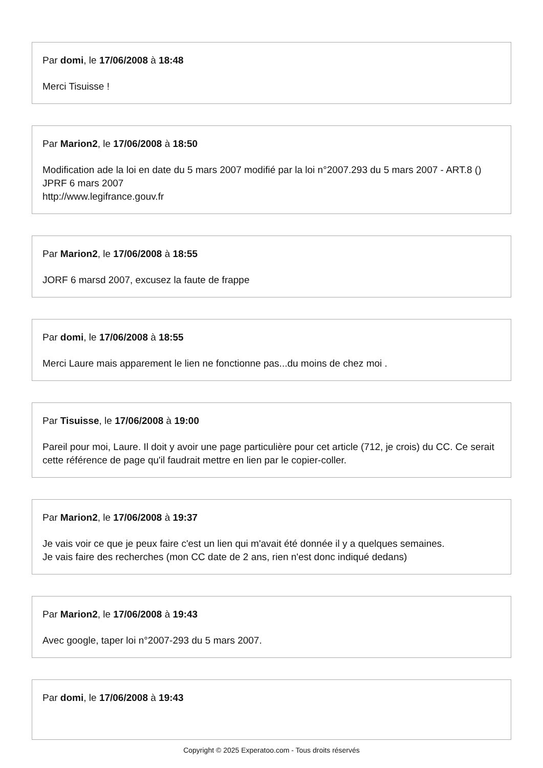Par domi, le 17/06/2008 à 18:48
Merci Tisuisse !
Par Marion2, le 17/06/2008 à 18:50
Modification ade la loi en date du 5 mars 2007 modifié par la loi n°2007.293 du 5 mars 2007 - ART.8 () JPRF 6 mars 2007
http://www.legifrance.gouv.fr
Par Marion2, le 17/06/2008 à 18:55
JORF 6 marsd 2007, excusez la faute de frappe
Par domi, le 17/06/2008 à 18:55
Merci Laure mais apparement le lien ne fonctionne pas...du moins de chez moi .
Par Tisuisse, le 17/06/2008 à 19:00
Pareil pour moi, Laure. Il doit y avoir une page particulière pour cet article (712, je crois) du CC. Ce serait cette référence de page qu'il faudrait mettre en lien par le copier-coller.
Par Marion2, le 17/06/2008 à 19:37
Je vais voir ce que je peux faire c'est un lien qui m'avait été donnée il y a quelques semaines.
Je vais faire des recherches (mon CC date de 2 ans, rien n'est donc indiqué dedans)
Par Marion2, le 17/06/2008 à 19:43
Avec google, taper loi n°2007-293 du 5 mars 2007.
Par domi, le 17/06/2008 à 19:43
Copyright © 2025 Experatoo.com - Tous droits réservés